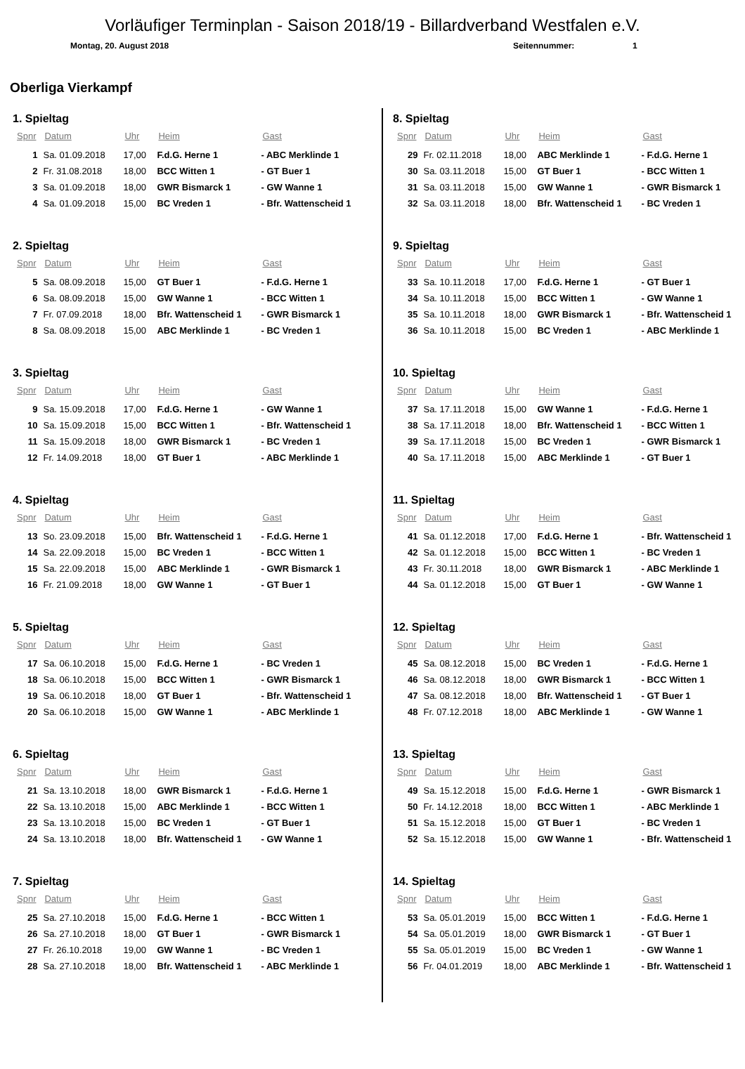Vorläufiger Terminplan - Saison 2018/19 - Billardverband Westfalen e.V.
Montag, 20. August 2018 Seitennummer: 1
Oberliga Vierkampf
1. Spieltag
| Spnr | Datum | Uhr | Heim | Gast |
| --- | --- | --- | --- | --- |
| 1 | Sa. 01.09.2018 | 17,00 | F.d.G. Herne 1 | - ABC Merklinde 1 |
| 2 | Fr. 31.08.2018 | 18,00 | BCC Witten 1 | - GT Buer 1 |
| 3 | Sa. 01.09.2018 | 18,00 | GWR Bismarck 1 | - GW Wanne 1 |
| 4 | Sa. 01.09.2018 | 15,00 | BC Vreden 1 | - Bfr. Wattenscheid 1 |
2. Spieltag
| Spnr | Datum | Uhr | Heim | Gast |
| --- | --- | --- | --- | --- |
| 5 | Sa. 08.09.2018 | 15,00 | GT Buer 1 | - F.d.G. Herne 1 |
| 6 | Sa. 08.09.2018 | 15,00 | GW Wanne 1 | - BCC Witten 1 |
| 7 | Fr. 07.09.2018 | 18,00 | Bfr. Wattenscheid 1 | - GWR Bismarck 1 |
| 8 | Sa. 08.09.2018 | 15,00 | ABC Merklinde 1 | - BC Vreden 1 |
3. Spieltag
| Spnr | Datum | Uhr | Heim | Gast |
| --- | --- | --- | --- | --- |
| 9 | Sa. 15.09.2018 | 17,00 | F.d.G. Herne 1 | - GW Wanne 1 |
| 10 | Sa. 15.09.2018 | 15,00 | BCC Witten 1 | - Bfr. Wattenscheid 1 |
| 11 | Sa. 15.09.2018 | 18,00 | GWR Bismarck 1 | - BC Vreden 1 |
| 12 | Fr. 14.09.2018 | 18,00 | GT Buer 1 | - ABC Merklinde 1 |
4. Spieltag
| Spnr | Datum | Uhr | Heim | Gast |
| --- | --- | --- | --- | --- |
| 13 | So. 23.09.2018 | 15,00 | Bfr. Wattenscheid 1 | - F.d.G. Herne 1 |
| 14 | Sa. 22.09.2018 | 15,00 | BC Vreden 1 | - BCC Witten 1 |
| 15 | Sa. 22.09.2018 | 15,00 | ABC Merklinde 1 | - GWR Bismarck 1 |
| 16 | Fr. 21.09.2018 | 18,00 | GW Wanne 1 | - GT Buer 1 |
5. Spieltag
| Spnr | Datum | Uhr | Heim | Gast |
| --- | --- | --- | --- | --- |
| 17 | Sa. 06.10.2018 | 15,00 | F.d.G. Herne 1 | - BC Vreden 1 |
| 18 | Sa. 06.10.2018 | 15,00 | BCC Witten 1 | - GWR Bismarck 1 |
| 19 | Sa. 06.10.2018 | 18,00 | GT Buer 1 | - Bfr. Wattenscheid 1 |
| 20 | Sa. 06.10.2018 | 15,00 | GW Wanne 1 | - ABC Merklinde 1 |
6. Spieltag
| Spnr | Datum | Uhr | Heim | Gast |
| --- | --- | --- | --- | --- |
| 21 | Sa. 13.10.2018 | 18,00 | GWR Bismarck 1 | - F.d.G. Herne 1 |
| 22 | Sa. 13.10.2018 | 15,00 | ABC Merklinde 1 | - BCC Witten 1 |
| 23 | Sa. 13.10.2018 | 15,00 | BC Vreden 1 | - GT Buer 1 |
| 24 | Sa. 13.10.2018 | 18,00 | Bfr. Wattenscheid 1 | - GW Wanne 1 |
7. Spieltag
| Spnr | Datum | Uhr | Heim | Gast |
| --- | --- | --- | --- | --- |
| 25 | Sa. 27.10.2018 | 15,00 | F.d.G. Herne 1 | - BCC Witten 1 |
| 26 | Sa. 27.10.2018 | 18,00 | GT Buer 1 | - GWR Bismarck 1 |
| 27 | Fr. 26.10.2018 | 19,00 | GW Wanne 1 | - BC Vreden 1 |
| 28 | Sa. 27.10.2018 | 18,00 | Bfr. Wattenscheid 1 | - ABC Merklinde 1 |
8. Spieltag
| Spnr | Datum | Uhr | Heim | Gast |
| --- | --- | --- | --- | --- |
| 29 | Fr. 02.11.2018 | 18,00 | ABC Merklinde 1 | - F.d.G. Herne 1 |
| 30 | Sa. 03.11.2018 | 15,00 | GT Buer 1 | - BCC Witten 1 |
| 31 | Sa. 03.11.2018 | 15,00 | GW Wanne 1 | - GWR Bismarck 1 |
| 32 | Sa. 03.11.2018 | 18,00 | Bfr. Wattenscheid 1 | - BC Vreden 1 |
9. Spieltag
| Spnr | Datum | Uhr | Heim | Gast |
| --- | --- | --- | --- | --- |
| 33 | Sa. 10.11.2018 | 17,00 | F.d.G. Herne 1 | - GT Buer 1 |
| 34 | Sa. 10.11.2018 | 15,00 | BCC Witten 1 | - GW Wanne 1 |
| 35 | Sa. 10.11.2018 | 18,00 | GWR Bismarck 1 | - Bfr. Wattenscheid 1 |
| 36 | Sa. 10.11.2018 | 15,00 | BC Vreden 1 | - ABC Merklinde 1 |
10. Spieltag
| Spnr | Datum | Uhr | Heim | Gast |
| --- | --- | --- | --- | --- |
| 37 | Sa. 17.11.2018 | 15,00 | GW Wanne 1 | - F.d.G. Herne 1 |
| 38 | Sa. 17.11.2018 | 18,00 | Bfr. Wattenscheid 1 | - BCC Witten 1 |
| 39 | Sa. 17.11.2018 | 15,00 | BC Vreden 1 | - GWR Bismarck 1 |
| 40 | Sa. 17.11.2018 | 15,00 | ABC Merklinde 1 | - GT Buer 1 |
11. Spieltag
| Spnr | Datum | Uhr | Heim | Gast |
| --- | --- | --- | --- | --- |
| 41 | Sa. 01.12.2018 | 17,00 | F.d.G. Herne 1 | - Bfr. Wattenscheid 1 |
| 42 | Sa. 01.12.2018 | 15,00 | BCC Witten 1 | - BC Vreden 1 |
| 43 | Fr. 30.11.2018 | 18,00 | GWR Bismarck 1 | - ABC Merklinde 1 |
| 44 | Sa. 01.12.2018 | 15,00 | GT Buer 1 | - GW Wanne 1 |
12. Spieltag
| Spnr | Datum | Uhr | Heim | Gast |
| --- | --- | --- | --- | --- |
| 45 | Sa. 08.12.2018 | 15,00 | BC Vreden 1 | - F.d.G. Herne 1 |
| 46 | Sa. 08.12.2018 | 18,00 | GWR Bismarck 1 | - BCC Witten 1 |
| 47 | Sa. 08.12.2018 | 18,00 | Bfr. Wattenscheid 1 | - GT Buer 1 |
| 48 | Fr. 07.12.2018 | 18,00 | ABC Merklinde 1 | - GW Wanne 1 |
13. Spieltag
| Spnr | Datum | Uhr | Heim | Gast |
| --- | --- | --- | --- | --- |
| 49 | Sa. 15.12.2018 | 15,00 | F.d.G. Herne 1 | - GWR Bismarck 1 |
| 50 | Fr. 14.12.2018 | 18,00 | BCC Witten 1 | - ABC Merklinde 1 |
| 51 | Sa. 15.12.2018 | 15,00 | GT Buer 1 | - BC Vreden 1 |
| 52 | Sa. 15.12.2018 | 15,00 | GW Wanne 1 | - Bfr. Wattenscheid 1 |
14. Spieltag
| Spnr | Datum | Uhr | Heim | Gast |
| --- | --- | --- | --- | --- |
| 53 | Sa. 05.01.2019 | 15,00 | BCC Witten 1 | - F.d.G. Herne 1 |
| 54 | Sa. 05.01.2019 | 18,00 | GWR Bismarck 1 | - GT Buer 1 |
| 55 | Sa. 05.01.2019 | 15,00 | BC Vreden 1 | - GW Wanne 1 |
| 56 | Fr. 04.01.2019 | 18,00 | ABC Merklinde 1 | - Bfr. Wattenscheid 1 |